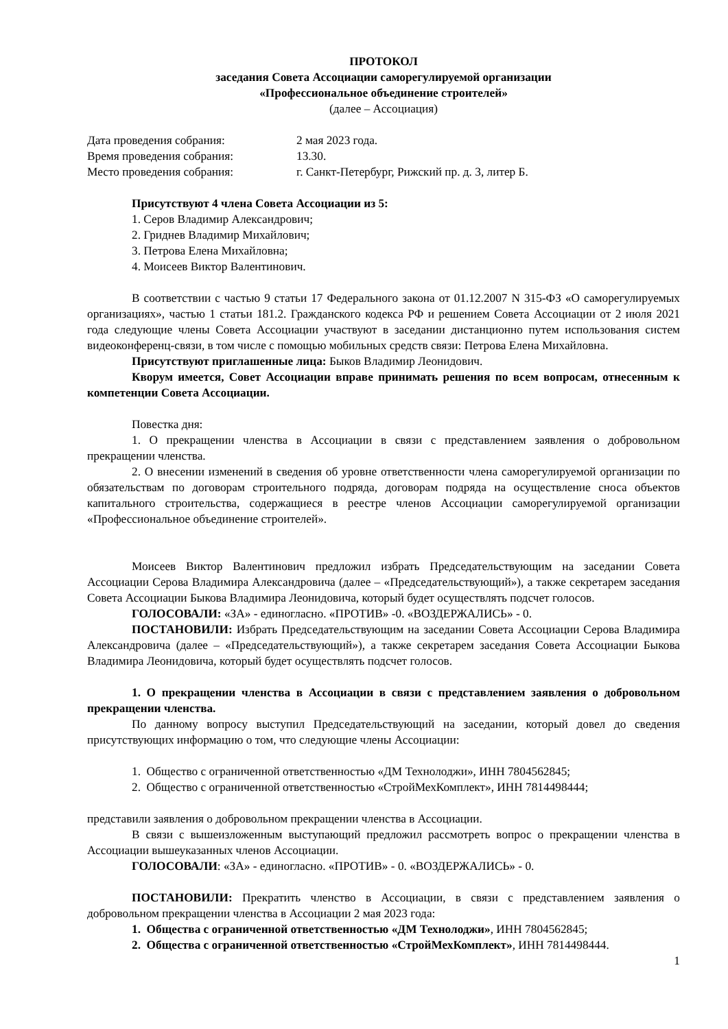ПРОТОКОЛ
заседания Совета Ассоциации саморегулируемой организации
«Профессиональное объединение строителей»
(далее – Ассоциация)
| Дата проведения собрания: | 2 мая 2023 года. |
| Время проведения собрания: | 13.30. |
| Место проведения собрания: | г. Санкт-Петербург, Рижский пр. д. 3, литер Б. |
Присутствуют 4 члена Совета Ассоциации из 5:
1. Серов Владимир Александрович;
2. Гриднев Владимир Михайлович;
3. Петрова Елена Михайловна;
4. Моисеев Виктор Валентинович.
В соответствии с частью 9 статьи 17 Федерального закона от 01.12.2007 N 315-ФЗ «О саморегулируемых организациях», частью 1 статьи 181.2. Гражданского кодекса РФ и решением Совета Ассоциации от 2 июля 2021 года следующие члены Совета Ассоциации участвуют в заседании дистанционно путем использования систем видеоконференц-связи, в том числе с помощью мобильных средств связи: Петрова Елена Михайловна.
Присутствуют приглашенные лица: Быков Владимир Леонидович.
Кворум имеется, Совет Ассоциации вправе принимать решения по всем вопросам, отнесенным к компетенции Совета Ассоциации.
Повестка дня:
1. О прекращении членства в Ассоциации в связи с представлением заявления о добровольном прекращении членства.
2. О внесении изменений в сведения об уровне ответственности члена саморегулируемой организации по обязательствам по договорам строительного подряда, договорам подряда на осуществление сноса объектов капитального строительства, содержащиеся в реестре членов Ассоциации саморегулируемой организации «Профессиональное объединение строителей».
Моисеев Виктор Валентинович предложил избрать Председательствующим на заседании Совета Ассоциации Серова Владимира Александровича (далее – «Председательствующий»), а также секретарем заседания Совета Ассоциации Быкова Владимира Леонидовича, который будет осуществлять подсчет голосов.
ГОЛОСОВАЛИ: «ЗА» - единогласно. «ПРОТИВ» -0. «ВОЗДЕРЖАЛИСЬ» - 0.
ПОСТАНОВИЛИ: Избрать Председательствующим на заседании Совета Ассоциации Серова Владимира Александровича (далее – «Председательствующий»), а также секретарем заседания Совета Ассоциации Быкова Владимира Леонидовича, который будет осуществлять подсчет голосов.
1. О прекращении членства в Ассоциации в связи с представлением заявления о добровольном прекращении членства.
По данному вопросу выступил Председательствующий на заседании, который довел до сведения присутствующих информацию о том, что следующие члены Ассоциации:
1. Общество с ограниченной ответственностью «ДМ Технолоджи», ИНН 7804562845;
2. Общество с ограниченной ответственностью «СтройМехКомплект», ИНН 7814498444;
представили заявления о добровольном прекращении членства в Ассоциации.
В связи с вышеизложенным выступающий предложил рассмотреть вопрос о прекращении членства в Ассоциации вышеуказанных членов Ассоциации.
ГОЛОСОВАЛИ: «ЗА» - единогласно. «ПРОТИВ» - 0. «ВОЗДЕРЖАЛИСЬ» - 0.
ПОСТАНОВИЛИ: Прекратить членство в Ассоциации, в связи с представлением заявления о добровольном прекращении членства в Ассоциации 2 мая 2023 года:
1. Общества с ограниченной ответственностью «ДМ Технолоджи», ИНН 7804562845;
2. Общества с ограниченной ответственностью «СтройМехКомплект», ИНН 7814498444.
1